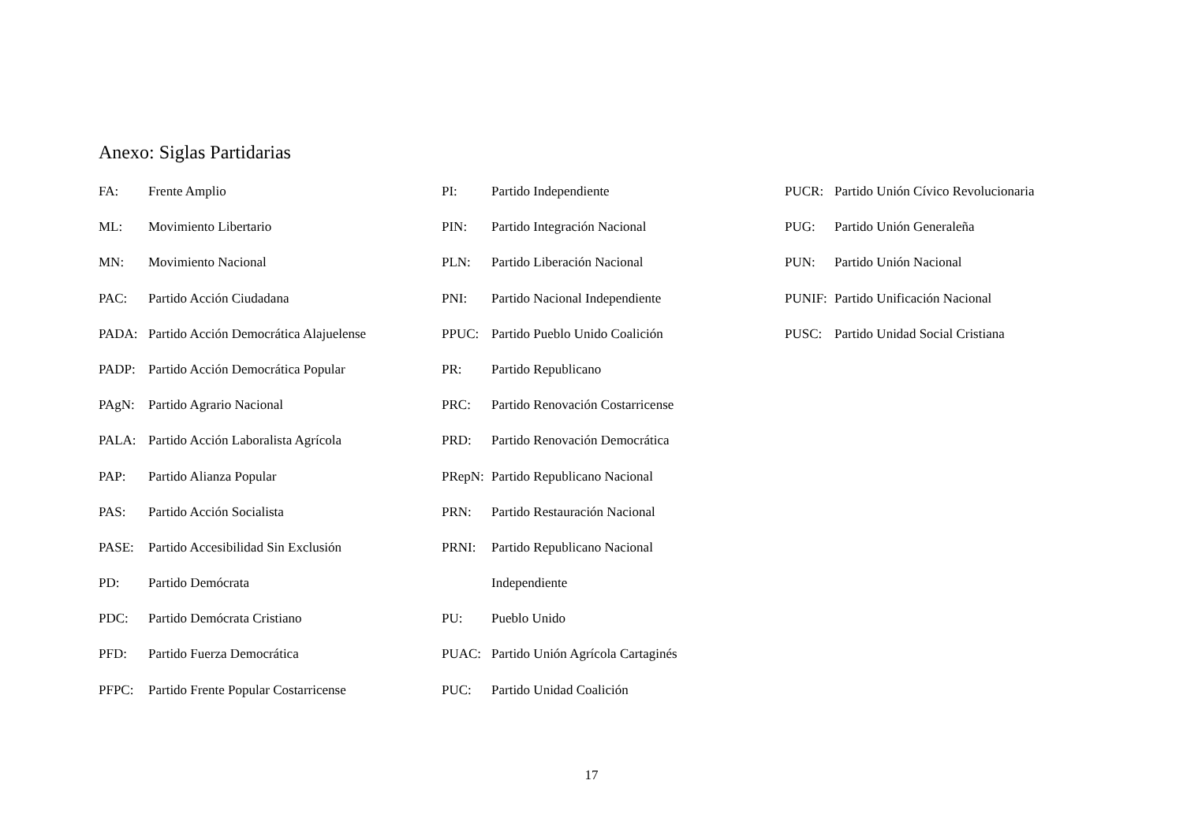Anexo: Siglas Partidarias
FA: Frente Amplio
ML: Movimiento Libertario
MN: Movimiento Nacional
PAC: Partido Acción Ciudadana
PADA: Partido Acción Democrática Alajuelense
PADP: Partido Acción Democrática Popular
PAgN: Partido Agrario Nacional
PALA: Partido Acción Laboralista Agrícola
PAP: Partido Alianza Popular
PAS: Partido Acción Socialista
PASE: Partido Accesibilidad Sin Exclusión
PD: Partido Demócrata
PDC: Partido Demócrata Cristiano
PFD: Partido Fuerza Democrática
PFPC: Partido Frente Popular Costarricense
PI: Partido Independiente
PIN: Partido Integración Nacional
PLN: Partido Liberación Nacional
PNI: Partido Nacional Independiente
PPUC: Partido Pueblo Unido Coalición
PR: Partido Republicano
PRC: Partido Renovación Costarricense
PRD: Partido Renovación Democrática
PRepN: Partido Republicano Nacional
PRN: Partido Restauración Nacional
PRNI: Partido Republicano Nacional
Independiente
PU: Pueblo Unido
PUAC: Partido Unión Agrícola Cartaginés
PUC: Partido Unidad Coalición
PUCR: Partido Unión Cívico Revolucionaria
PUG: Partido Unión Generaleña
PUN: Partido Unión Nacional
PUNIF: Partido Unificación Nacional
PUSC: Partido Unidad Social Cristiana
17